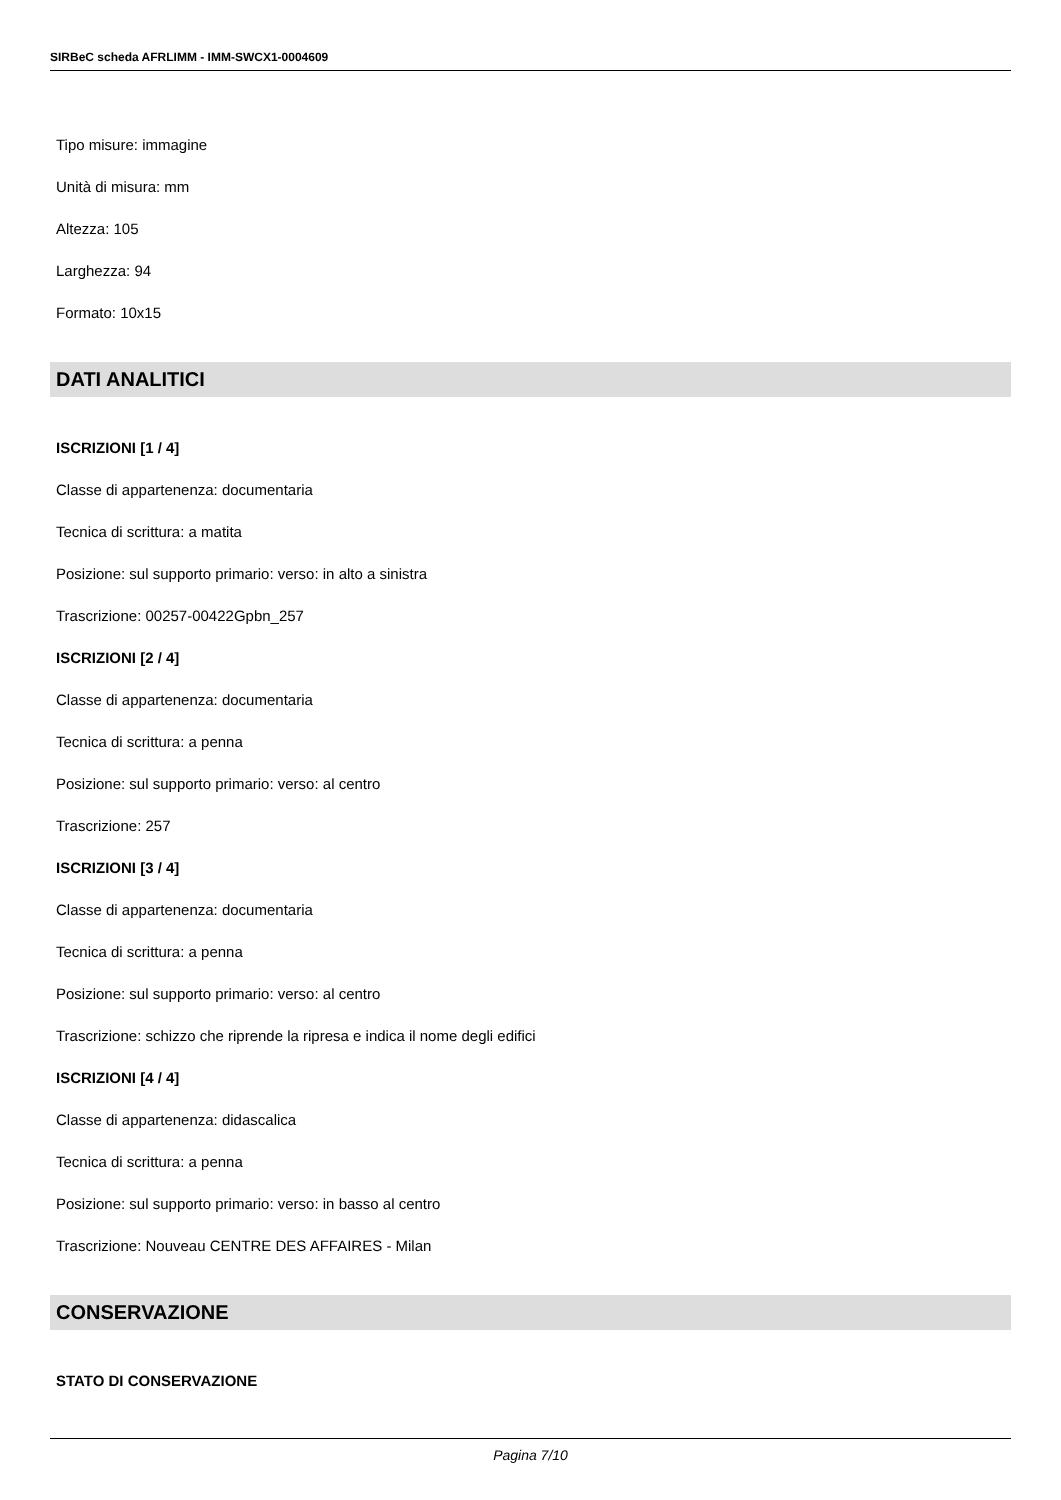SIRBeC scheda AFRLIMM - IMM-SWCX1-0004609
Tipo misure: immagine
Unità di misura: mm
Altezza: 105
Larghezza: 94
Formato: 10x15
DATI ANALITICI
ISCRIZIONI [1 / 4]
Classe di appartenenza: documentaria
Tecnica di scrittura: a matita
Posizione: sul supporto primario: verso: in alto a sinistra
Trascrizione: 00257-00422Gpbn_257
ISCRIZIONI [2 / 4]
Classe di appartenenza: documentaria
Tecnica di scrittura: a penna
Posizione: sul supporto primario: verso: al centro
Trascrizione: 257
ISCRIZIONI [3 / 4]
Classe di appartenenza: documentaria
Tecnica di scrittura: a penna
Posizione: sul supporto primario: verso: al centro
Trascrizione: schizzo che riprende la ripresa e indica il nome degli edifici
ISCRIZIONI [4 / 4]
Classe di appartenenza: didascalica
Tecnica di scrittura: a penna
Posizione: sul supporto primario: verso: in basso al centro
Trascrizione: Nouveau CENTRE DES AFFAIRES - Milan
CONSERVAZIONE
STATO DI CONSERVAZIONE
Pagina 7/10